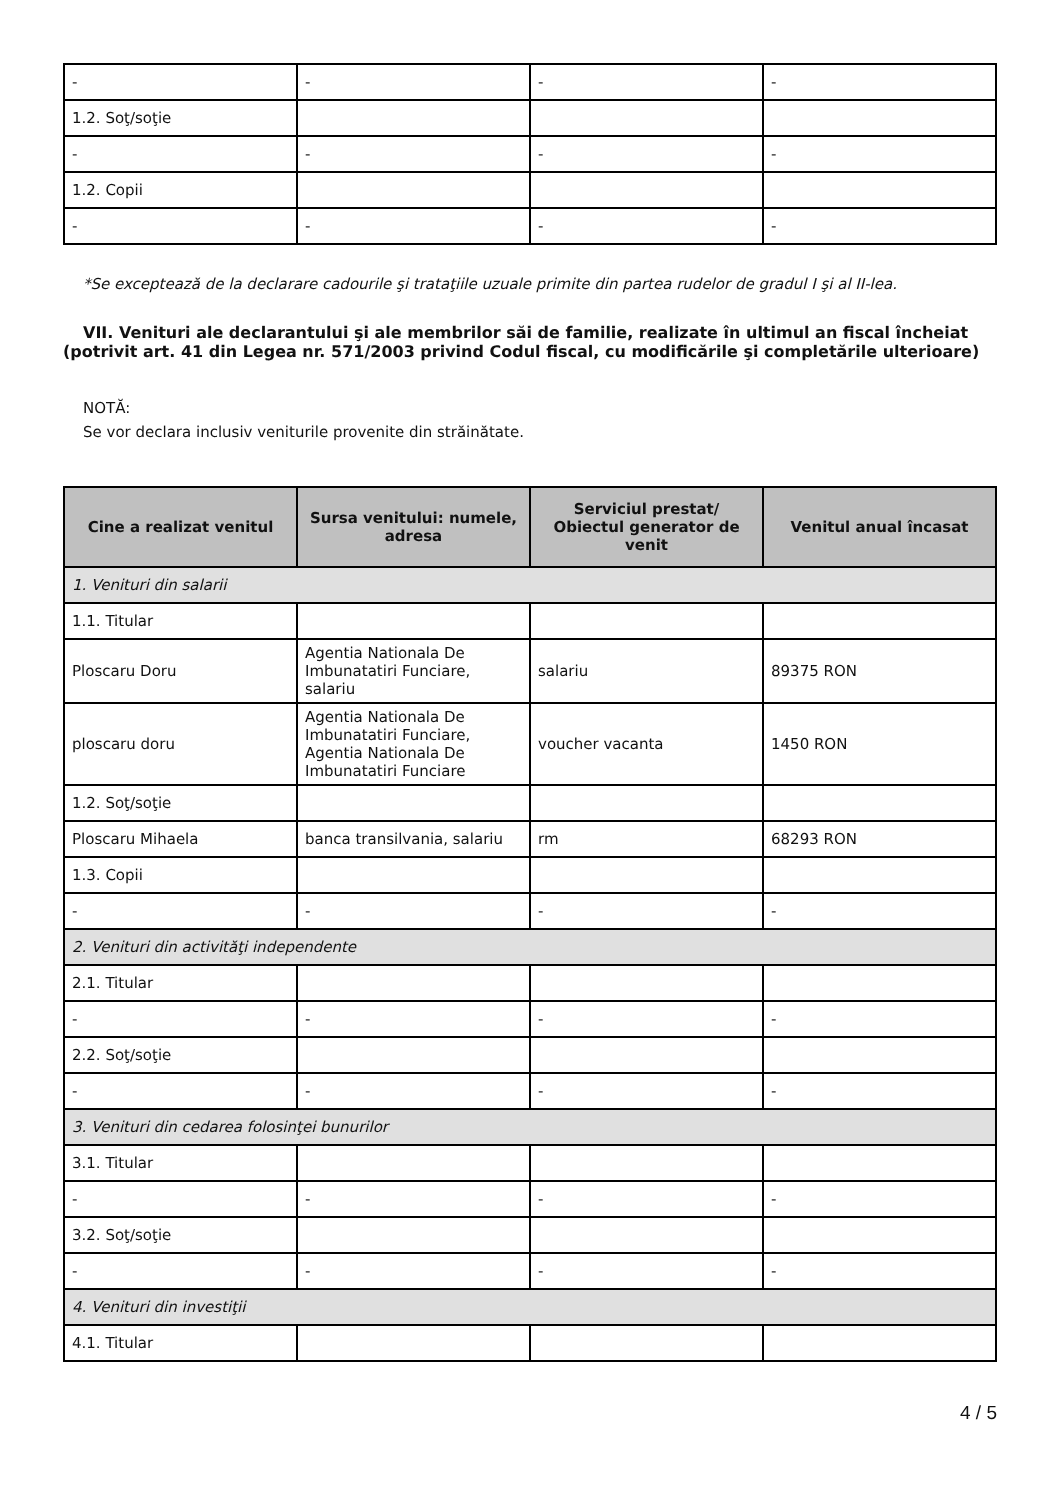| - | - | - | - |
| 1.2. Soţ/soţie | | | |
| - | - | - | - |
| 1.2. Copii | | | |
| - | - | - | - |
*Se exceptează de la declarare cadourile şi trataţiile uzuale primite din partea rudelor de gradul I şi al II-lea.
VII. Venituri ale declarantului şi ale membrilor săi de familie, realizate în ultimul an fiscal încheiat (potrivit art. 41 din Legea nr. 571/2003 privind Codul fiscal, cu modificările şi completările ulterioare)
NOTĂ:
Se vor declara inclusiv veniturile provenite din străinătate.
| Cine a realizat venitul | Sursa venitului: numele, adresa | Serviciul prestat/ Obiectul generator de venit | Venitul anual încasat |
| --- | --- | --- | --- |
| 1. Venituri din salarii | | | |
| 1.1. Titular | | | |
| Ploscaru Doru | Agentia Nationala De Imbunatatiri Funciare, salariu | salariu | 89375 RON |
| ploscaru doru | Agentia Nationala De Imbunatatiri Funciare, Agentia Nationala De Imbunatatiri Funciare | voucher vacanta | 1450 RON |
| 1.2. Soţ/soţie | | | |
| Ploscaru Mihaela | banca transilvania, salariu | rm | 68293 RON |
| 1.3. Copii | | | |
| - | - | - | - |
| 2. Venituri din activităţi independente | | | |
| 2.1. Titular | | | |
| - | - | - | - |
| 2.2. Soţ/soţie | | | |
| - | - | - | - |
| 3. Venituri din cedarea folosinţei bunurilor | | | |
| 3.1. Titular | | | |
| - | - | - | - |
| 3.2. Soţ/soţie | | | |
| - | - | - | - |
| 4. Venituri din investiţii | | | |
| 4.1. Titular | | | |
4 / 5